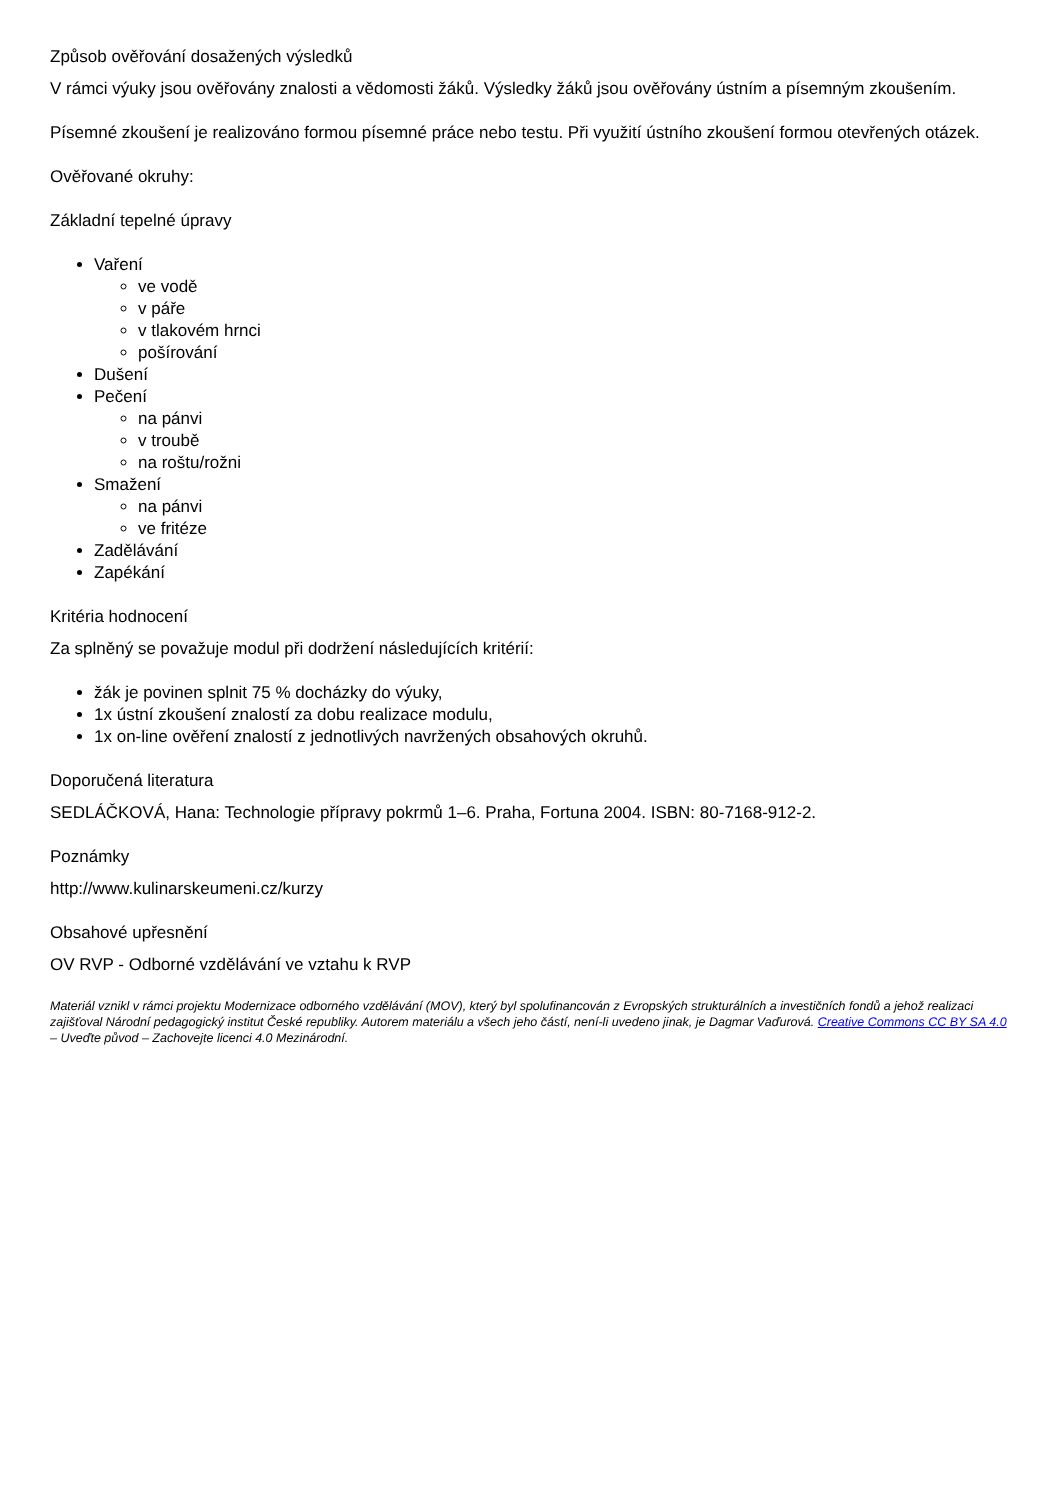Způsob ověřování dosažených výsledků
V rámci výuky jsou ověřovány znalosti a vědomosti žáků. Výsledky žáků jsou ověřovány ústním a písemným zkoušením.
Písemné zkoušení je realizováno formou písemné práce nebo testu. Při využití ústního zkoušení formou otevřených otázek.
Ověřované okruhy:
Základní tepelné úpravy
Vaření
ve vodě
v páře
v tlakovém hrnci
pošírování
Dušení
Pečení
na pánvi
v troubě
na roštu/rožni
Smažení
na pánvi
ve fritéze
Zadělávání
Zapékání
Kritéria hodnocení
Za splněný se považuje modul při dodržení následujících kritérií:
žák je povinen splnit 75 % docházky do výuky,
1x ústní zkoušení znalostí za dobu realizace modulu,
1x on-line ověření znalostí z jednotlivých navržených obsahových okruhů.
Doporučená literatura
SEDLÁČKOVÁ, Hana: Technologie přípravy pokrmů 1–6. Praha, Fortuna 2004. ISBN: 80-7168-912-2.
Poznámky
http://www.kulinarskeumeni.cz/kurzy
Obsahové upřesnění
OV RVP - Odborné vzdělávání ve vztahu k RVP
Materiál vznikl v rámci projektu Modernizace odborného vzdělávání (MOV), který byl spolufinancován z Evropských strukturálních a investičních fondů a jehož realizaci zajišťoval Národní pedagogický institut České republiky. Autorem materiálu a všech jeho částí, není-li uvedeno jinak, je Dagmar Vaďurová. Creative Commons CC BY SA 4.0 – Uveďte původ – Zachovejte licenci 4.0 Mezinárodní.